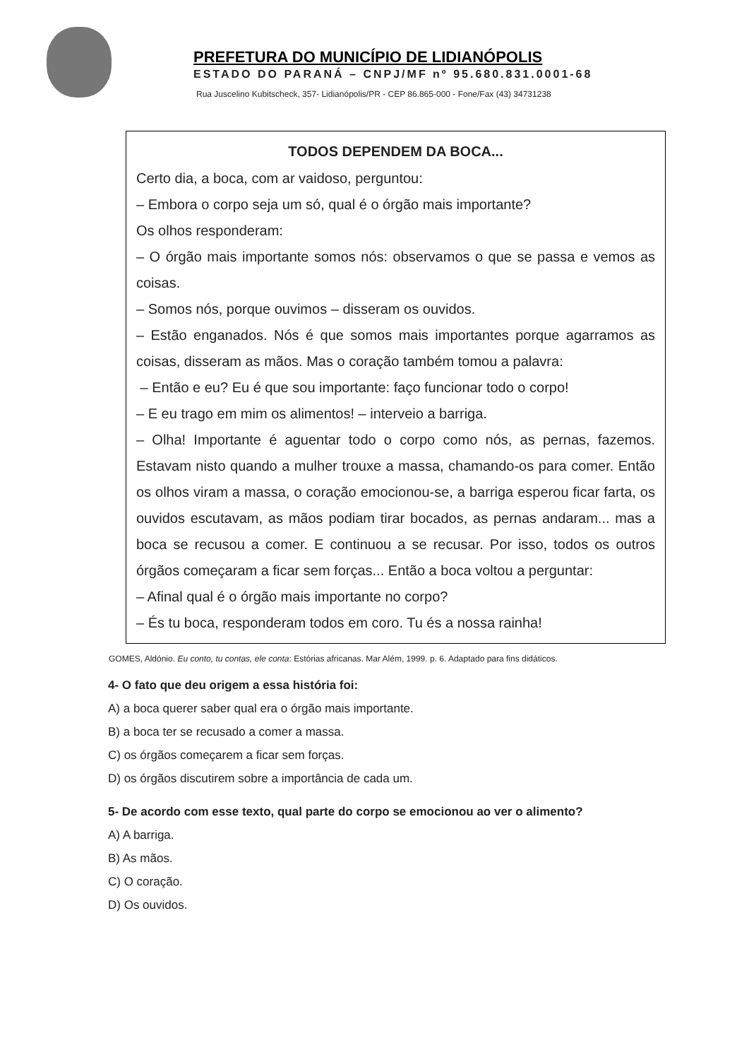PREFETURA DO MUNICÍPIO DE LIDIANÓPOLIS
ESTADO DO PARANÁ – CNPJ/MF nº 95.680.831.0001-68
Rua Juscelino Kubitscheck, 357- Lidianópolis/PR - CEP 86.865-000 - Fone/Fax (43) 34731238
TODOS DEPENDEM DA BOCA...
Certo dia, a boca, com ar vaidoso, perguntou:
– Embora o corpo seja um só, qual é o órgão mais importante?
Os olhos responderam:
– O órgão mais importante somos nós: observamos o que se passa e vemos as coisas.
– Somos nós, porque ouvimos – disseram os ouvidos.
– Estão enganados. Nós é que somos mais importantes porque agarramos as coisas, disseram as mãos. Mas o coração também tomou a palavra:
– Então e eu? Eu é que sou importante: faço funcionar todo o corpo!
– E eu trago em mim os alimentos! – interveio a barriga.
– Olha! Importante é aguentar todo o corpo como nós, as pernas, fazemos. Estavam nisto quando a mulher trouxe a massa, chamando-os para comer. Então os olhos viram a massa, o coração emocionou-se, a barriga esperou ficar farta, os ouvidos escutavam, as mãos podiam tirar bocados, as pernas andaram... mas a boca se recusou a comer. E continuou a se recusar. Por isso, todos os outros órgãos começaram a ficar sem forças... Então a boca voltou a perguntar:
– Afinal qual é o órgão mais importante no corpo?
– És tu boca, responderam todos em coro. Tu és a nossa rainha!
GOMES, Aldónio. Eu conto, tu contas, ele conta: Estórias africanas. Mar Além, 1999. p. 6. Adaptado para fins didáticos.
4- O fato que deu origem a essa história foi:
A) a boca querer saber qual era o órgão mais importante.
B) a boca ter se recusado a comer a massa.
C) os órgãos começarem a ficar sem forças.
D) os órgãos discutirem sobre a importância de cada um.
5- De acordo com esse texto, qual parte do corpo se emocionou ao ver o alimento?
A) A barriga.
B) As mãos.
C) O coração.
D) Os ouvidos.